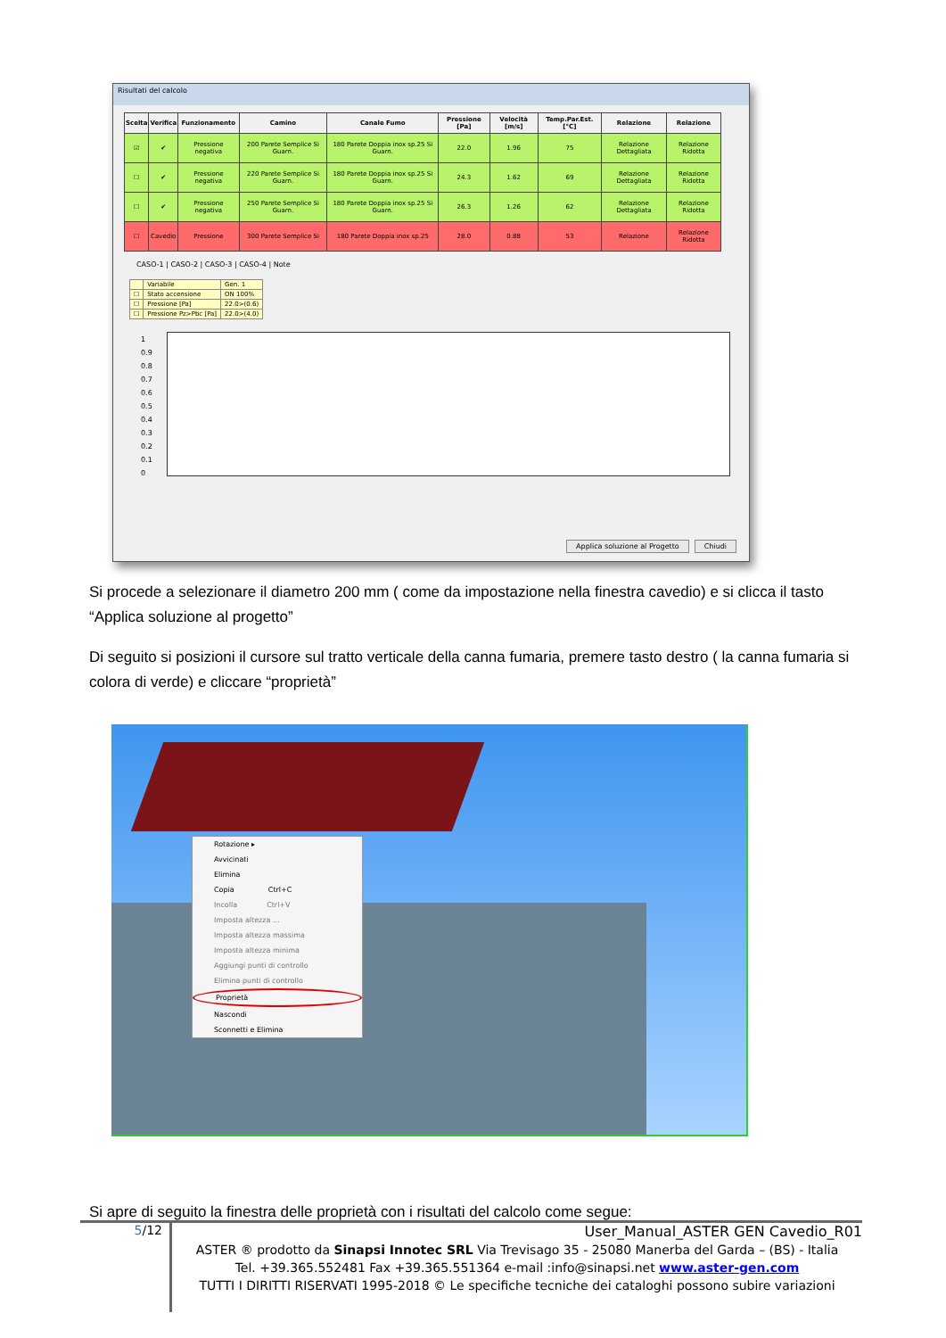Risultati del calcolo
| Scelta | Verifica | Funzionamento | Camino | Canale Fumo | Pressione [Pa] | Velocità [m/s] | Temp.Par.Est. [°C] | Relazione | Relazione |
| --- | --- | --- | --- | --- | --- | --- | --- | --- | --- |
| ☑ | ✔ | Pressione negativa | 200 Parete Semplice Si Guarn. | 180 Parete Doppia inox sp.25 Si Guarn. | 22.0 | 1.96 | 75 | Relazione Dettagliata | Relazione Ridotta |
| ☐ | ✔ | Pressione negativa | 220 Parete Semplice Si Guarn. | 180 Parete Doppia inox sp.25 Si Guarn. | 24.3 | 1.62 | 69 | Relazione Dettagliata | Relazione Ridotta |
| ☐ | ✔ | Pressione negativa | 250 Parete Semplice Si Guarn. | 180 Parete Doppia inox sp.25 Si Guarn. | 26.3 | 1.26 | 62 | Relazione Dettagliata | Relazione Ridotta |
| ☐ | Cavedio | Pressione | 300 Parete Semplice Si | 180 Parete Doppia inox sp.25 | 28.0 | 0.88 | 53 | Relazione | Relazione Ridotta |
CASO-1 | CASO-2 | CASO-3 | CASO-4 | Note
| | Variabile | Gen. 1 |
| ☐ | Stato accensione | ON 100% |
| ☐ | Pressione [Pa] | 22.0>(0.6) |
| ☐ | Pressione Pz>Pbc [Pa] | 22.0>(4.0) |
1
0.9
0.8
0.7
0.6
0.5
0.4
0.3
0.2
0.1
0
Applica soluzione al Progetto Chiudi
Si procede a selezionare il diametro 200 mm ( come da impostazione nella finestra cavedio) e si clicca il tasto “Applica soluzione al progetto”
Di seguito si posizioni il cursore sul tratto verticale della canna fumaria, premere tasto destro ( la canna fumaria si colora di verde) e cliccare “proprietà”
Rotazione ▸
Avvicinati
Elimina
Copia Ctrl+C
Incolla Ctrl+V
Imposta altezza ...
Imposta altezza massima
Imposta altezza minima
Aggiungi punti di controllo
Elimina punti di controllo
Proprietà
Nascondi
Sconnetti e Elimina
Si apre di seguito la finestra delle proprietà con i risultati del calcolo come segue:
5/12
User_Manual_ASTER GEN Cavedio_R01
ASTER ® prodotto da Sinapsi Innotec SRL Via Trevisago 35 - 25080 Manerba del Garda – (BS) - Italia
Tel. +39.365.552481 Fax +39.365.551364 e-mail :info@sinapsi.net www.aster-gen.com
TUTTI I DIRITTI RISERVATI 1995-2018 © Le specifiche tecniche dei cataloghi possono subire variazioni